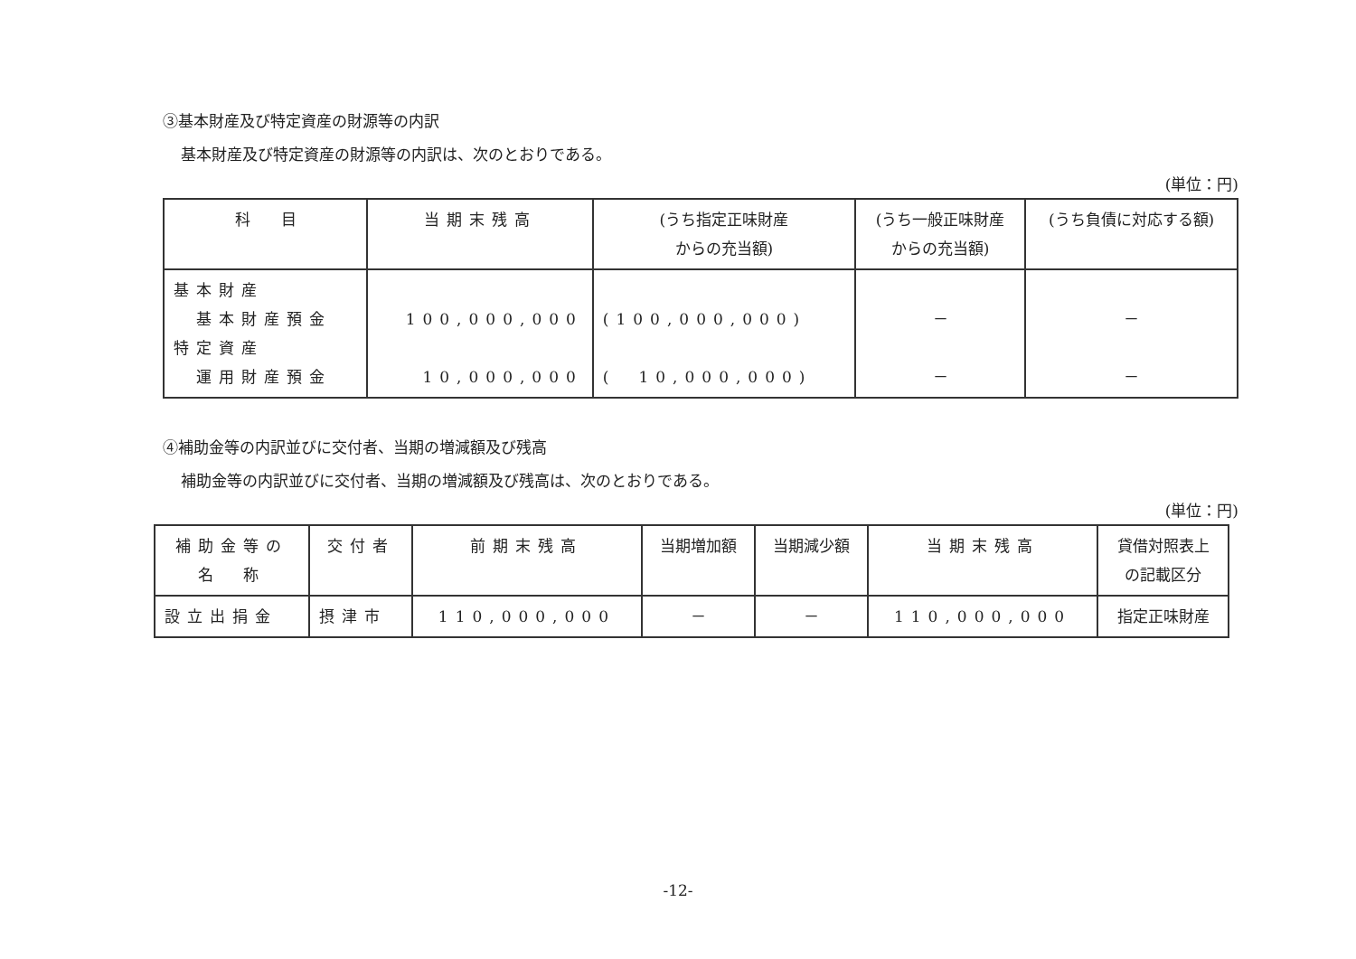③基本財産及び特定資産の財源等の内訳
基本財産及び特定資産の財源等の内訳は、次のとおりである。
(単位：円)
| 科 目 | 当期末残高 | (うち指定正味財産 からの充当額) | (うち一般正味財産 からの充当額) | (うち負債に対応する額) |
| --- | --- | --- | --- | --- |
| 基本財産 基本財産預金 特定資産 運用財産預金 | 100,000,000 10,000,000 | (100,000,000) ( 10,000,000) | － － | － － |
④補助金等の内訳並びに交付者、当期の増減額及び残高
補助金等の内訳並びに交付者、当期の増減額及び残高は、次のとおりである。
(単位：円)
| 補助金等の 名 称 | 交付者 | 前期末残高 | 当期増加額 | 当期減少額 | 当期末残高 | 貸借対照表上 の記載区分 |
| --- | --- | --- | --- | --- | --- | --- |
| 設立出捐金 | 摂津市 | 110,000,000 | － | － | 110,000,000 | 指定正味財産 |
-12-